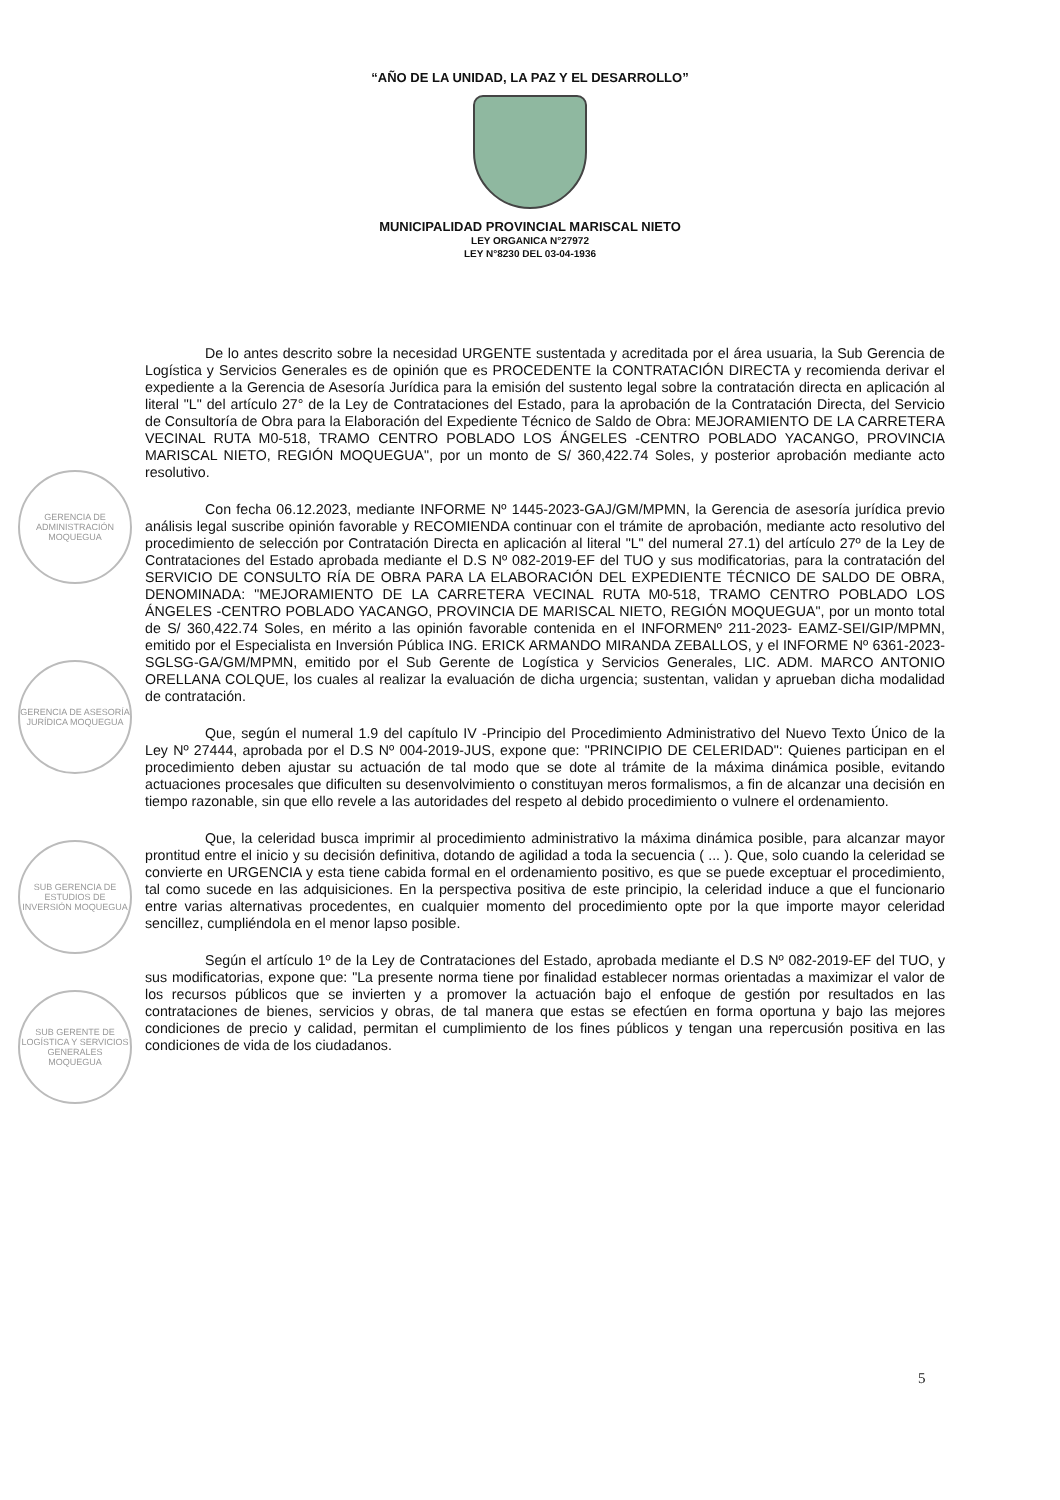“AÑO DE LA UNIDAD, LA PAZ Y EL DESARROLLO”
MUNICIPALIDAD PROVINCIAL MARISCAL NIETO
LEY ORGANICA N°27972
LEY N°8230 DEL 03-04-1936
GERENCIA DE ADMINISTRACIÓN MOQUEGUA
GERENCIA DE ASESORÍA JURÍDICA MOQUEGUA
SUB GERENCIA DE ESTUDIOS DE INVERSIÓN MOQUEGUA
SUB GERENTE DE LOGÍSTICA Y SERVICIOS GENERALES MOQUEGUA
De lo antes descrito sobre la necesidad URGENTE sustentada y acreditada por el área usuaria, la Sub Gerencia de Logística y Servicios Generales es de opinión que es PROCEDENTE la CONTRATACIÓN DIRECTA y recomienda derivar el expediente a la Gerencia de Asesoría Jurídica para la emisión del sustento legal sobre la contratación directa en aplicación al literal "L" del artículo 27° de la Ley de Contrataciones del Estado, para la aprobación de la Contratación Directa, del Servicio de Consultoría de Obra para la Elaboración del Expediente Técnico de Saldo de Obra: MEJORAMIENTO DE LA CARRETERA VECINAL RUTA M0-518, TRAMO CENTRO POBLADO LOS ÁNGELES -CENTRO POBLADO YACANGO, PROVINCIA MARISCAL NIETO, REGIÓN MOQUEGUA", por un monto de S/ 360,422.74 Soles, y posterior aprobación mediante acto resolutivo.
Con fecha 06.12.2023, mediante INFORME Nº 1445-2023-GAJ/GM/MPMN, la Gerencia de asesoría jurídica previo análisis legal suscribe opinión favorable y RECOMIENDA continuar con el trámite de aprobación, mediante acto resolutivo del procedimiento de selección por Contratación Directa en aplicación al literal "L" del numeral 27.1) del artículo 27º de la Ley de Contrataciones del Estado aprobada mediante el D.S Nº 082-2019-EF del TUO y sus modificatorias, para la contratación del SERVICIO DE CONSULTO RÍA DE OBRA PARA LA ELABORACIÓN DEL EXPEDIENTE TÉCNICO DE SALDO DE OBRA, DENOMINADA: "MEJORAMIENTO DE LA CARRETERA VECINAL RUTA M0-518, TRAMO CENTRO POBLADO LOS ÁNGELES -CENTRO POBLADO YACANGO, PROVINCIA DE MARISCAL NIETO, REGIÓN MOQUEGUA", por un monto total de S/ 360,422.74 Soles, en mérito a las opinión favorable contenida en el INFORMENº 211-2023- EAMZ-SEI/GIP/MPMN, emitido por el Especialista en Inversión Pública ING. ERICK ARMANDO MIRANDA ZEBALLOS, y el INFORME Nº 6361-2023-SGLSG-GA/GM/MPMN, emitido por el Sub Gerente de Logística y Servicios Generales, LIC. ADM. MARCO ANTONIO ORELLANA COLQUE, los cuales al realizar la evaluación de dicha urgencia; sustentan, validan y aprueban dicha modalidad de contratación.
Que, según el numeral 1.9 del capítulo IV -Principio del Procedimiento Administrativo del Nuevo Texto Único de la Ley Nº 27444, aprobada por el D.S Nº 004-2019-JUS, expone que: "PRINCIPIO DE CELERIDAD": Quienes participan en el procedimiento deben ajustar su actuación de tal modo que se dote al trámite de la máxima dinámica posible, evitando actuaciones procesales que dificulten su desenvolvimiento o constituyan meros formalismos, a fin de alcanzar una decisión en tiempo razonable, sin que ello revele a las autoridades del respeto al debido procedimiento o vulnere el ordenamiento.
Que, la celeridad busca imprimir al procedimiento administrativo la máxima dinámica posible, para alcanzar mayor prontitud entre el inicio y su decisión definitiva, dotando de agilidad a toda la secuencia ( ... ). Que, solo cuando la celeridad se convierte en URGENCIA y esta tiene cabida formal en el ordenamiento positivo, es que se puede exceptuar el procedimiento, tal como sucede en las adquisiciones. En la perspectiva positiva de este principio, la celeridad induce a que el funcionario entre varias alternativas procedentes, en cualquier momento del procedimiento opte por la que importe mayor celeridad sencillez, cumpliéndola en el menor lapso posible.
Según el artículo 1º de la Ley de Contrataciones del Estado, aprobada mediante el D.S Nº 082-2019-EF del TUO, y sus modificatorias, expone que: "La presente norma tiene por finalidad establecer normas orientadas a maximizar el valor de los recursos públicos que se invierten y a promover la actuación bajo el enfoque de gestión por resultados en las contrataciones de bienes, servicios y obras, de tal manera que estas se efectúen en forma oportuna y bajo las mejores condiciones de precio y calidad, permitan el cumplimiento de los fines públicos y tengan una repercusión positiva en las condiciones de vida de los ciudadanos.
5